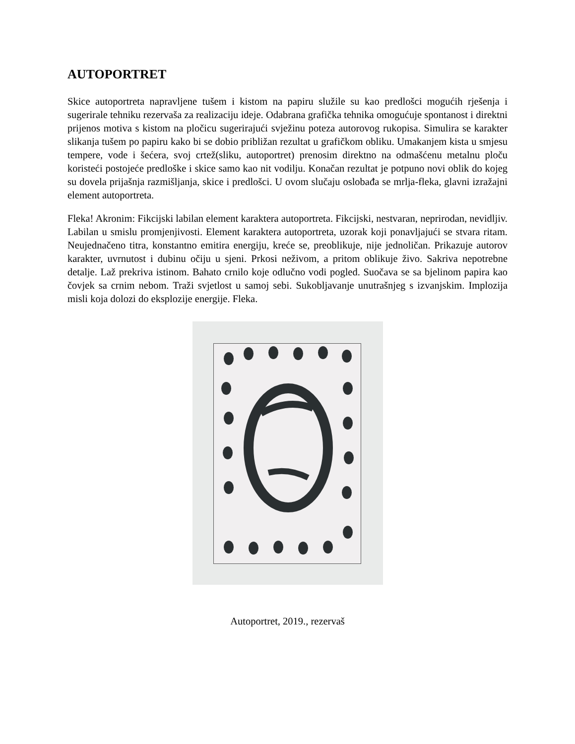AUTOPORTRET
Skice autoportreta napravljene tušem i kistom na papiru služile su kao predlošci mogućih rješenja i sugerirale tehniku rezervaša za realizaciju ideje. Odabrana grafička tehnika omogućuje spontanost i direktni prijenos motiva s kistom na pločicu sugerirajući svježinu poteza autorovog rukopisa. Simulira se karakter slikanja tušem po papiru kako bi se dobio približan rezultat u grafičkom obliku. Umakanjem kista u smjesu tempere, vode i šećera, svoj crtež(sliku, autoportret) prenosim direktno na odmašćenu metalnu ploču koristeći postojeće predloške i skice samo kao nit vodilju. Konačan rezultat je potpuno novi oblik do kojeg su dovela prijašnja razmišljanja, skice i predlošci. U ovom slučaju oslobađa se mrlja-fleka, glavni izražajni element autoportreta.
Fleka! Akronim: Fikcijski labilan element karaktera autoportreta. Fikcijski, nestvaran, neprirodan, nevidljiv. Labilan u smislu promjenjivosti. Element karaktera autoportreta, uzorak koji ponavljajući se stvara ritam. Neujednačeno titra, konstantno emitira energiju, kreće se, preoblikuje, nije jednoličan. Prikazuje autorov karakter, uvrnutost i dubinu očiju u sjeni. Prkosi neživom, a pritom oblikuje živo. Sakriva nepotrebne detalje. Laž prekriva istinom. Bahato crnilo koje odlučno vodi pogled. Suočava se sa bjelinom papira kao čovjek sa crnim nebom. Traži svjetlost u samoj sebi. Sukobljavanje unutrašnjeg s izvanjskim. Implozija misli koja dolozi do eksplozije energije. Fleka.
Autoportret, 2019., rezervaš